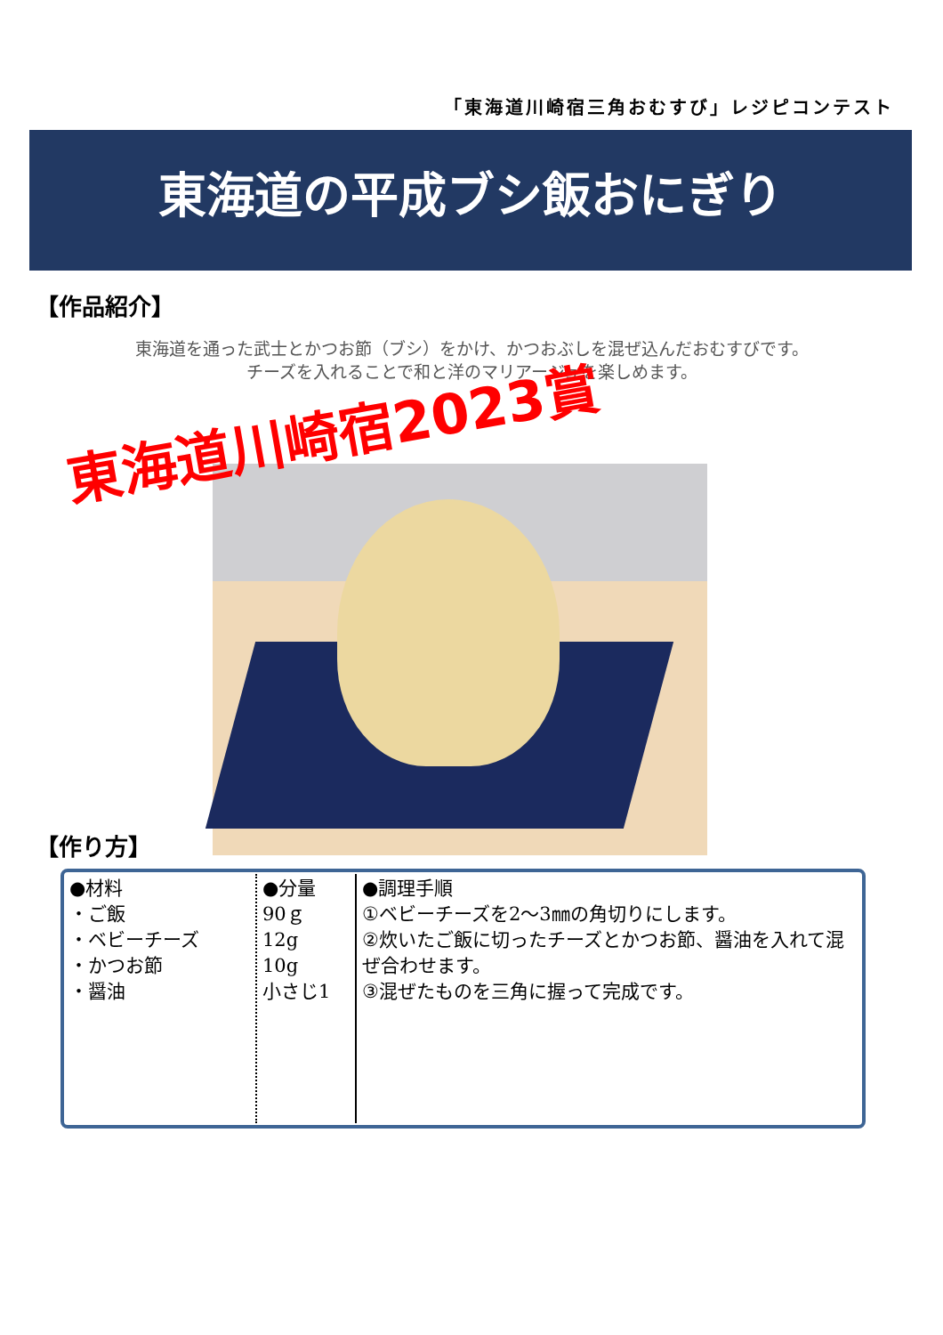「東海道川崎宿三角おむすび」レジピコンテスト
東海道の平成ブシ飯おにぎり
【作品紹介】
東海道を通った武士とかつお節（ブシ）をかけ、かつおぶしを混ぜ込んだおむすびです。
チーズを入れることで和と洋のマリアージュを楽しめます。
東海道川崎宿2023賞
【作り方】
| ●材料 ・ご飯 ・ベビーチーズ ・かつお節 ・醤油 | ●分量 90ｇ 12g 10g 小さじ1 | ●調理手順 ①ベビーチーズを2～3㎜の角切りにします。 ②炊いたご飯に切ったチーズとかつお節、醤油を入れて混ぜ合わせます。 ③混ぜたものを三角に握って完成です。 |